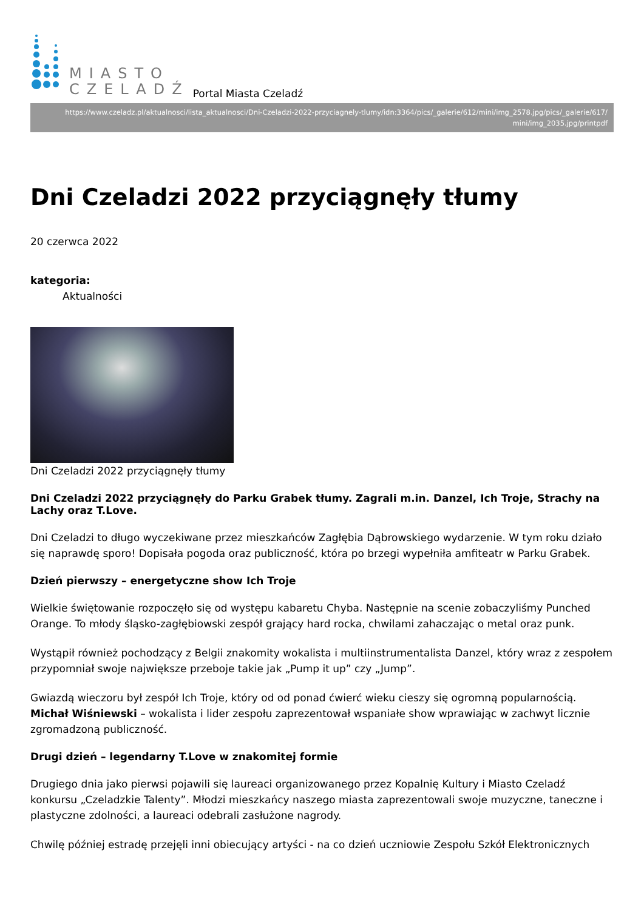MIASTO
CZELADŹ
Portal Miasta Czeladź
https://www.czeladz.pl/aktualnosci/lista_aktualnosci/Dni-Czeladzi-2022-przyciagnely-tlumy/idn:3364/pics/_galerie/612/mini/img_2578.jpg/pics/_galerie/617/
mini/img_2035.jpg/printpdf
Dni Czeladzi 2022 przyciągnęły tłumy
20 czerwca 2022
kategoria:
Aktualności
Dni Czeladzi 2022 przyciągnęły tłumy
Dni Czeladzi 2022 przyciągnęły do Parku Grabek tłumy. Zagrali m.in. Danzel, Ich Troje, Strachy na Lachy oraz T.Love.
Dni Czeladzi to długo wyczekiwane przez mieszkańców Zagłębia Dąbrowskiego wydarzenie. W tym roku działo się naprawdę sporo! Dopisała pogoda oraz publiczność, która po brzegi wypełniła amfiteatr w Parku Grabek.
Dzień pierwszy – energetyczne show Ich Troje
Wielkie świętowanie rozpoczęło się od występu kabaretu Chyba. Następnie na scenie zobaczyliśmy Punched Orange. To młody śląsko-zagłębiowski zespół grający hard rocka, chwilami zahaczając o metal oraz punk.
Wystąpił również pochodzący z Belgii znakomity wokalista i multiinstrumentalista Danzel, który wraz z zespołem przypomniał swoje największe przeboje takie jak „Pump it up” czy „Jump”.
Gwiazdą wieczoru był zespół Ich Troje, który od od ponad ćwierć wieku cieszy się ogromną popularnością. Michał Wiśniewski – wokalista i lider zespołu zaprezentował wspaniałe show wprawiając w zachwyt licznie zgromadzoną publiczność.
Drugi dzień – legendarny T.Love w znakomitej formie
Drugiego dnia jako pierwsi pojawili się laureaci organizowanego przez Kopalnię Kultury i Miasto Czeladź konkursu „Czeladzkie Talenty”. Młodzi mieszkańcy naszego miasta zaprezentowali swoje muzyczne, taneczne i plastyczne zdolności, a laureaci odebrali zasłużone nagrody.
Chwilę później estradę przejęli inni obiecujący artyści - na co dzień uczniowie Zespołu Szkół Elektronicznych